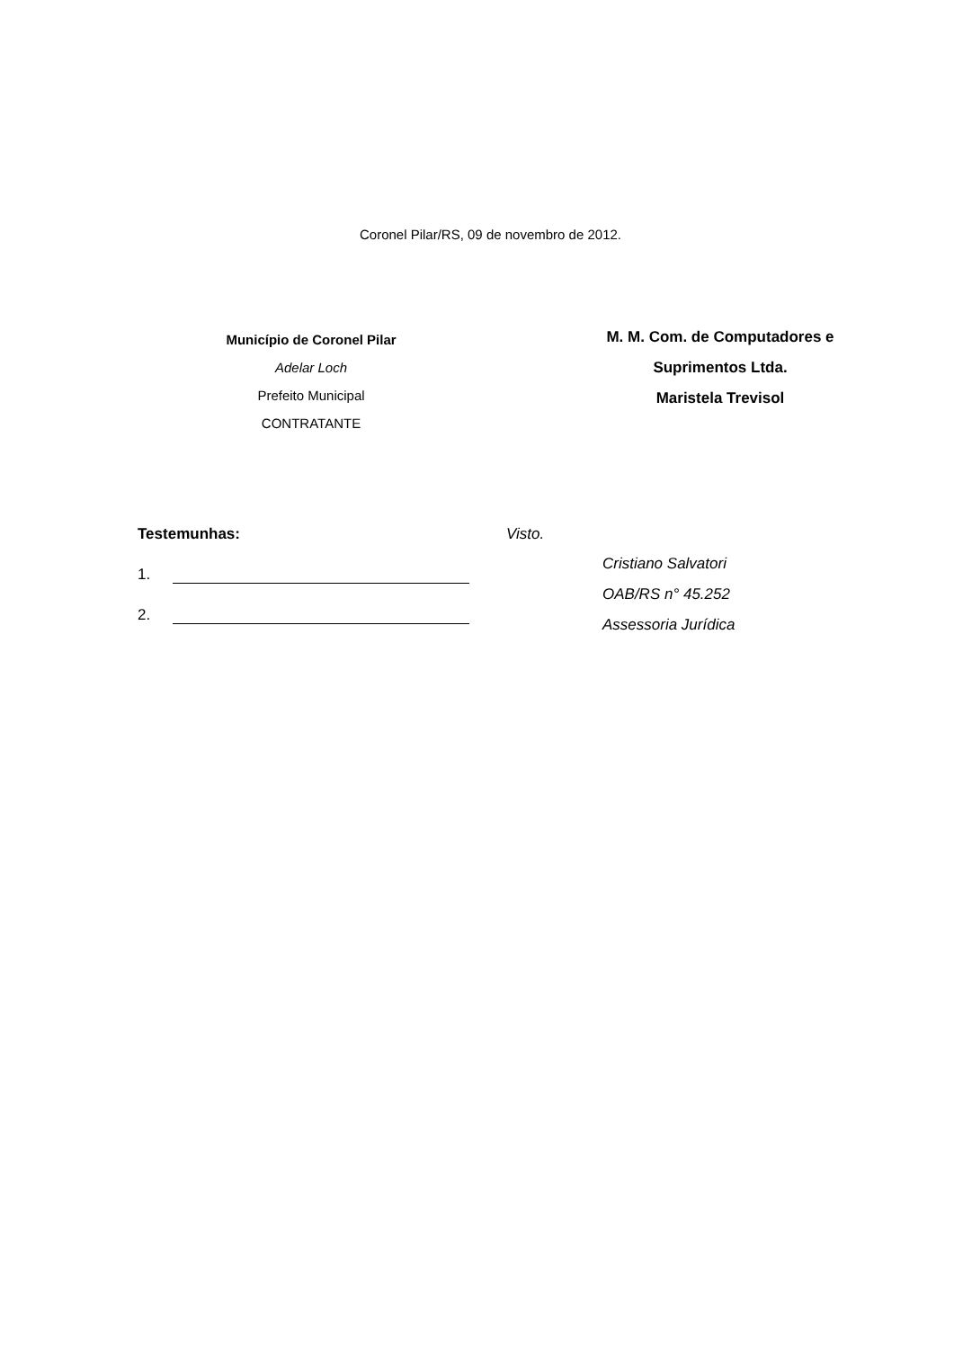Coronel Pilar/RS, 09 de novembro de 2012.
Município de Coronel Pilar
Adelar Loch
Prefeito Municipal
CONTRATANTE
M. M. Com. de Computadores e
Suprimentos Ltda.
Maristela Trevisol
Testemunhas:
1.
2.
Visto.
Cristiano Salvatori
OAB/RS n° 45.252
Assessoria Jurídica